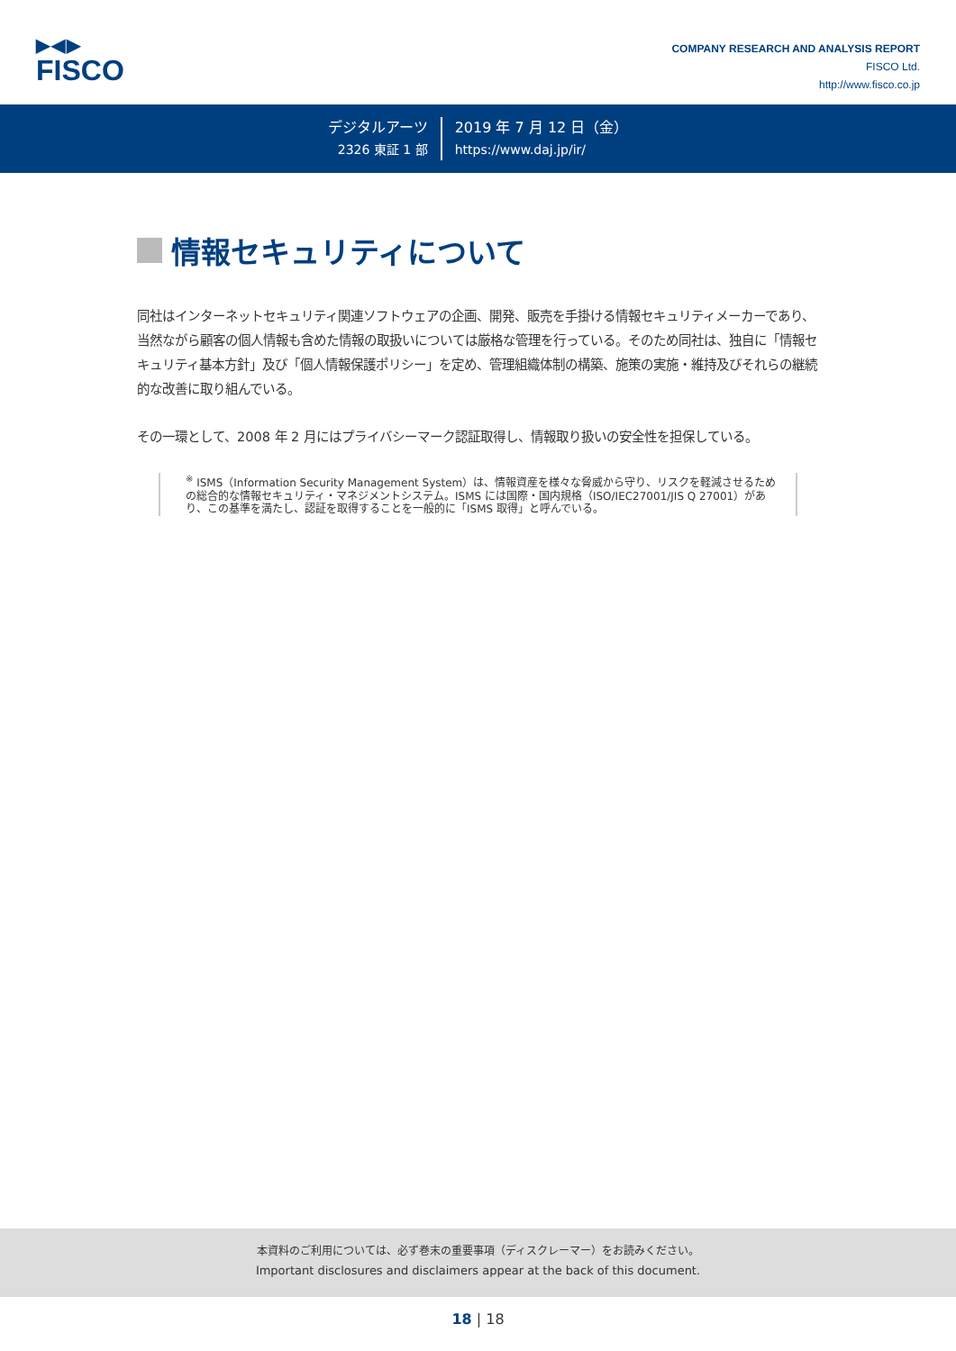▶◀▶
FISCO
COMPANY RESEARCH AND ANALYSIS REPORT
FISCO Ltd.
http://www.fisco.co.jp
デジタルアーツ
2326 東証 1 部
2019 年 7 月 12 日（金）
https://www.daj.jp/ir/
情報セキュリティについて
同社はインターネットセキュリティ関連ソフトウェアの企画、開発、販売を手掛ける情報セキュリティメーカーであり、当然ながら顧客の個人情報も含めた情報の取扱いについては厳格な管理を行っている。そのため同社は、独自に「情報セキュリティ基本方針」及び「個人情報保護ポリシー」を定め、管理組織体制の構築、施策の実施・維持及びそれらの継続的な改善に取り組んでいる。
その一環として、2008 年 2 月にはプライバシーマーク認証取得し、情報取り扱いの安全性を担保している。
<sup>※</sup> ISMS（Information Security Management System）は、情報資産を様々な脅威から守り、リスクを軽減させるための総合的な情報セキュリティ・マネジメントシステム。ISMS には国際・国内規格（ISO/IEC27001/JIS Q 27001）があり、この基準を満たし、認証を取得することを一般的に「ISMS 取得」と呼んでいる。
本資料のご利用については、必ず巻末の重要事項（ディスクレーマー）をお読みください。
Important disclosures and disclaimers appear at the back of this document.
18 | 18